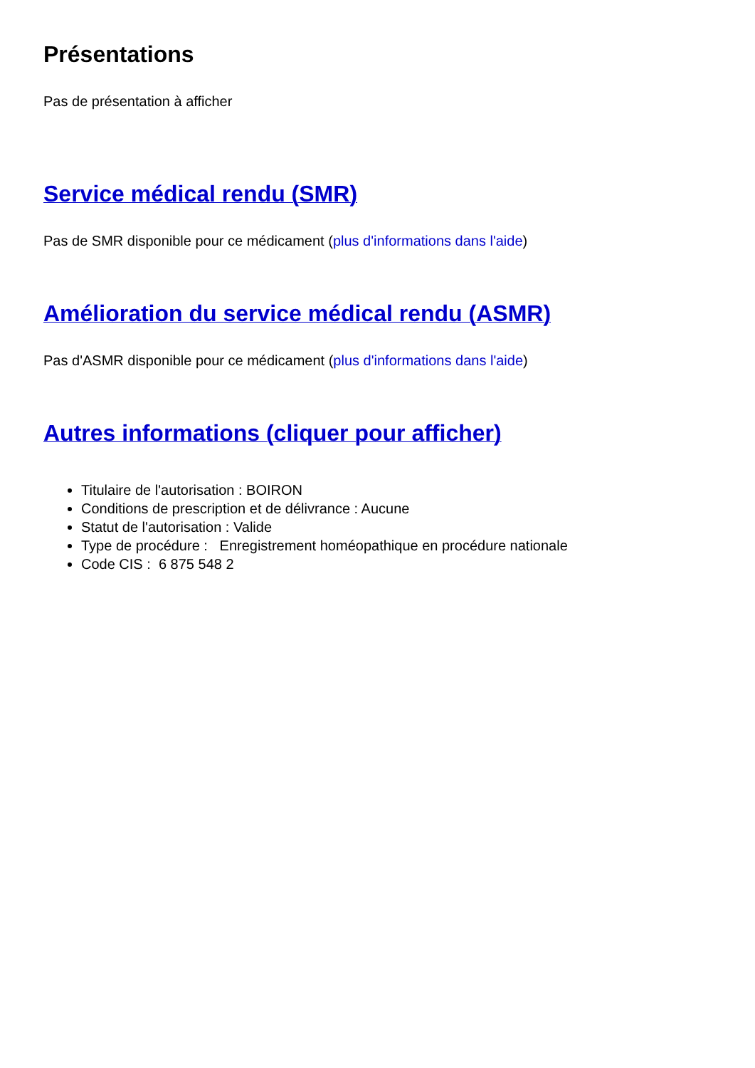Présentations
Pas de présentation à afficher
Service médical rendu (SMR)
Pas de SMR disponible pour ce médicament (plus d'informations dans l'aide)
Amélioration du service médical rendu (ASMR)
Pas d'ASMR disponible pour ce médicament (plus d'informations dans l'aide)
Autres informations (cliquer pour afficher)
Titulaire de l'autorisation : BOIRON
Conditions de prescription et de délivrance : Aucune
Statut de l'autorisation : Valide
Type de procédure : Enregistrement homéopathique en procédure nationale
Code CIS : 6 875 548 2